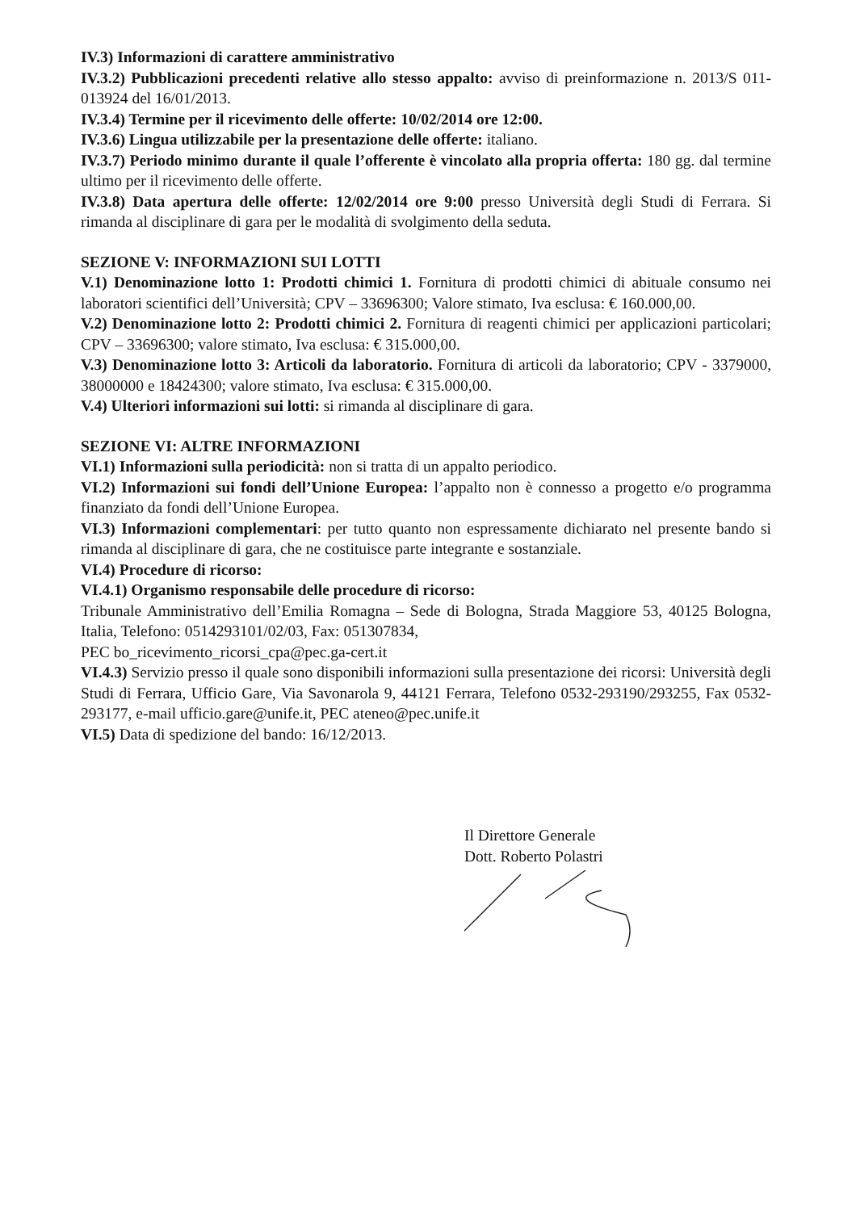IV.3) Informazioni di carattere amministrativo
IV.3.2) Pubblicazioni precedenti relative allo stesso appalto: avviso di preinformazione n. 2013/S 011-013924 del 16/01/2013.
IV.3.4) Termine per il ricevimento delle offerte: 10/02/2014 ore 12:00.
IV.3.6) Lingua utilizzabile per la presentazione delle offerte: italiano.
IV.3.7) Periodo minimo durante il quale l’offerente è vincolato alla propria offerta: 180 gg. dal termine ultimo per il ricevimento delle offerte.
IV.3.8) Data apertura delle offerte: 12/02/2014 ore 9:00 presso Università degli Studi di Ferrara. Si rimanda al disciplinare di gara per le modalità di svolgimento della seduta.
SEZIONE V: INFORMAZIONI SUI LOTTI
V.1) Denominazione lotto 1: Prodotti chimici 1. Fornitura di prodotti chimici di abituale consumo nei laboratori scientifici dell’Università; CPV – 33696300; Valore stimato, Iva esclusa: € 160.000,00.
V.2) Denominazione lotto 2: Prodotti chimici 2. Fornitura di reagenti chimici per applicazioni particolari; CPV – 33696300; valore stimato, Iva esclusa: € 315.000,00.
V.3) Denominazione lotto 3: Articoli da laboratorio. Fornitura di articoli da laboratorio; CPV - 3379000, 38000000 e 18424300; valore stimato, Iva esclusa: € 315.000,00.
V.4) Ulteriori informazioni sui lotti: si rimanda al disciplinare di gara.
SEZIONE VI: ALTRE INFORMAZIONI
VI.1) Informazioni sulla periodicità: non si tratta di un appalto periodico.
VI.2) Informazioni sui fondi dell’Unione Europea: l’appalto non è connesso a progetto e/o programma finanziato da fondi dell’Unione Europea.
VI.3) Informazioni complementari: per tutto quanto non espressamente dichiarato nel presente bando si rimanda al disciplinare di gara, che ne costituisce parte integrante e sostanziale.
VI.4) Procedure di ricorso:
VI.4.1) Organismo responsabile delle procedure di ricorso:
Tribunale Amministrativo dell’Emilia Romagna – Sede di Bologna, Strada Maggiore 53, 40125 Bologna, Italia, Telefono: 0514293101/02/03, Fax: 051307834,
PEC bo_ricevimento_ricorsi_cpa@pec.ga-cert.it
VI.4.3) Servizio presso il quale sono disponibili informazioni sulla presentazione dei ricorsi: Università degli Studi di Ferrara, Ufficio Gare, Via Savonarola 9, 44121 Ferrara, Telefono 0532-293190/293255, Fax 0532-293177, e-mail ufficio.gare@unife.it, PEC ateneo@pec.unife.it
VI.5) Data di spedizione del bando: 16/12/2013.
Il Direttore Generale
Dott. Roberto Polastri